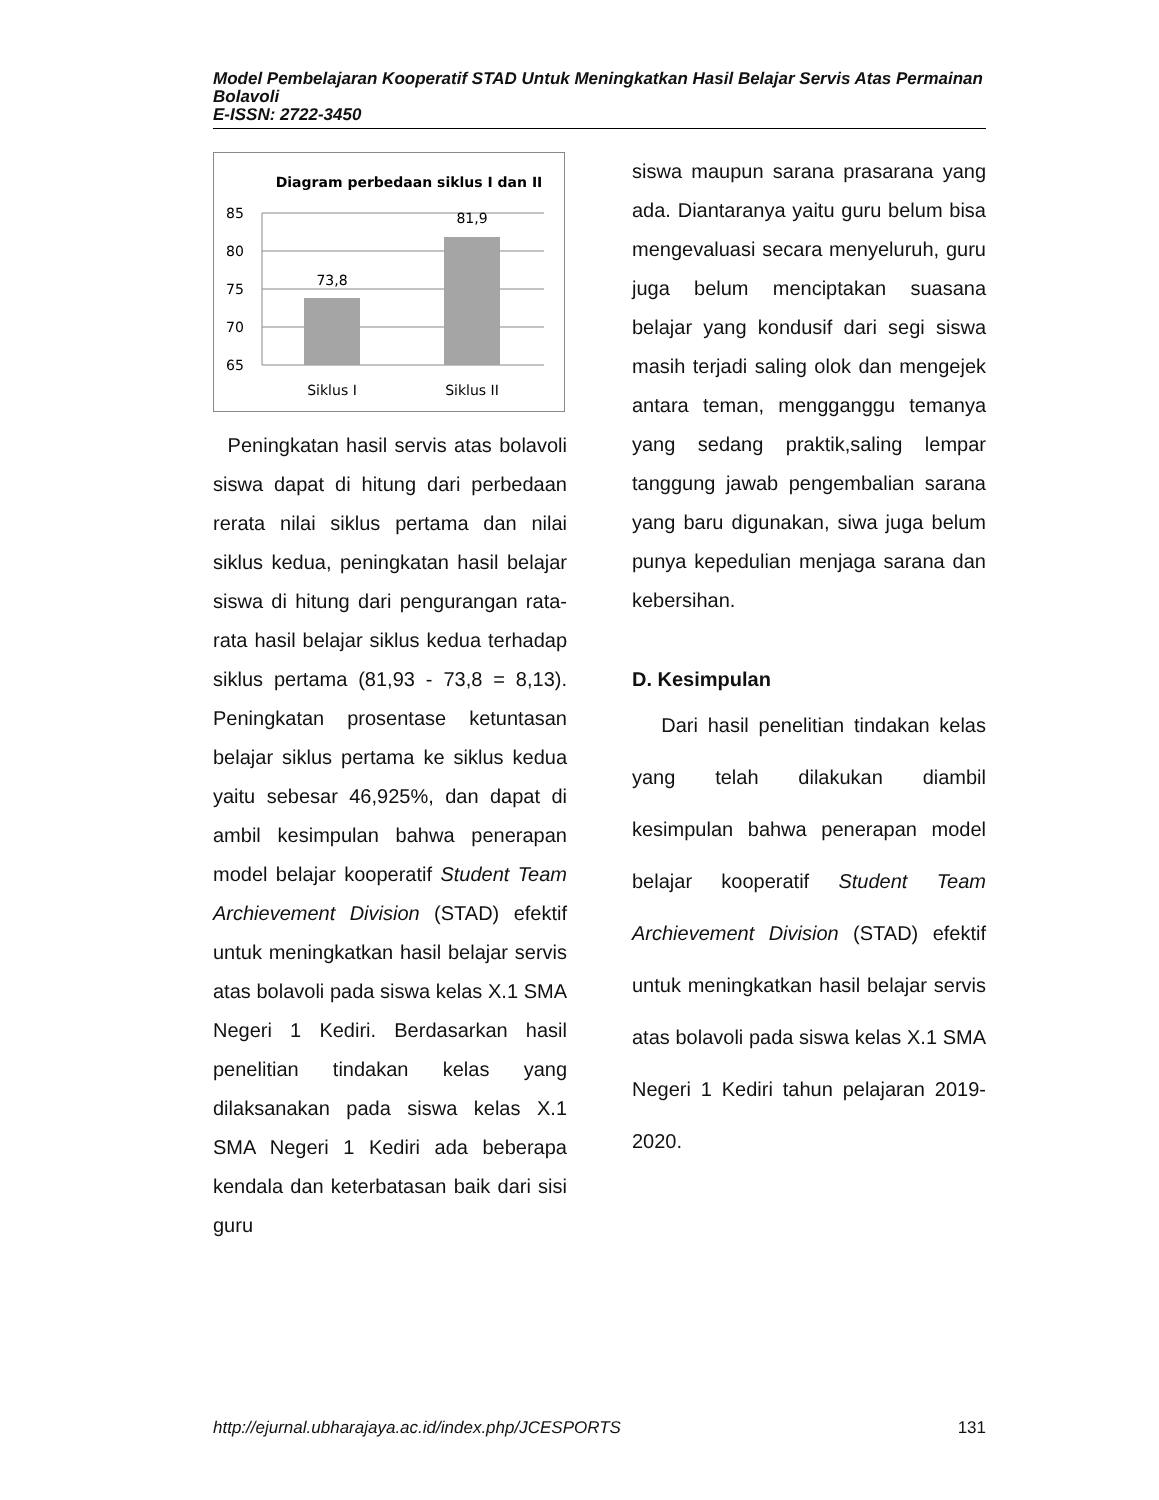Model Pembelajaran Kooperatif STAD Untuk Meningkatkan Hasil Belajar Servis Atas Permainan Bolavoli
E-ISSN: 2722-3450
Diagram perbedaan siklus I dan II
85
80
75
70
65
73,8
81,9
Siklus I
Siklus II
Peningkatan hasil servis atas bolavoli siswa dapat di hitung dari perbedaan rerata nilai siklus pertama dan nilai siklus kedua, peningkatan hasil belajar siswa di hitung dari pengurangan rata-rata hasil belajar siklus kedua terhadap siklus pertama (81,93 - 73,8 = 8,13). Peningkatan prosentase ketuntasan belajar siklus pertama ke siklus kedua yaitu sebesar 46,925%, dan dapat di ambil kesimpulan bahwa penerapan model belajar kooperatif Student Team Archievement Division (STAD) efektif untuk meningkatkan hasil belajar servis atas bolavoli pada siswa kelas X.1 SMA Negeri 1 Kediri. Berdasarkan hasil penelitian tindakan kelas yang dilaksanakan pada siswa kelas X.1 SMA Negeri 1 Kediri ada beberapa kendala dan keterbatasan baik dari sisi guru
siswa maupun sarana prasarana yang ada. Diantaranya yaitu guru belum bisa mengevaluasi secara menyeluruh, guru juga belum menciptakan suasana belajar yang kondusif dari segi siswa masih terjadi saling olok dan mengejek antara teman, mengganggu temanya yang sedang praktik,saling lempar tanggung jawab pengembalian sarana yang baru digunakan, siwa juga belum punya kepedulian menjaga sarana dan kebersihan.
D. Kesimpulan
Dari hasil penelitian tindakan kelas yang telah dilakukan diambil kesimpulan bahwa penerapan model belajar kooperatif Student Team Archievement Division (STAD) efektif untuk meningkatkan hasil belajar servis atas bolavoli pada siswa kelas X.1 SMA Negeri 1 Kediri tahun pelajaran 2019-2020.
http://ejurnal.ubharajaya.ac.id/index.php/JCESPORTS 131